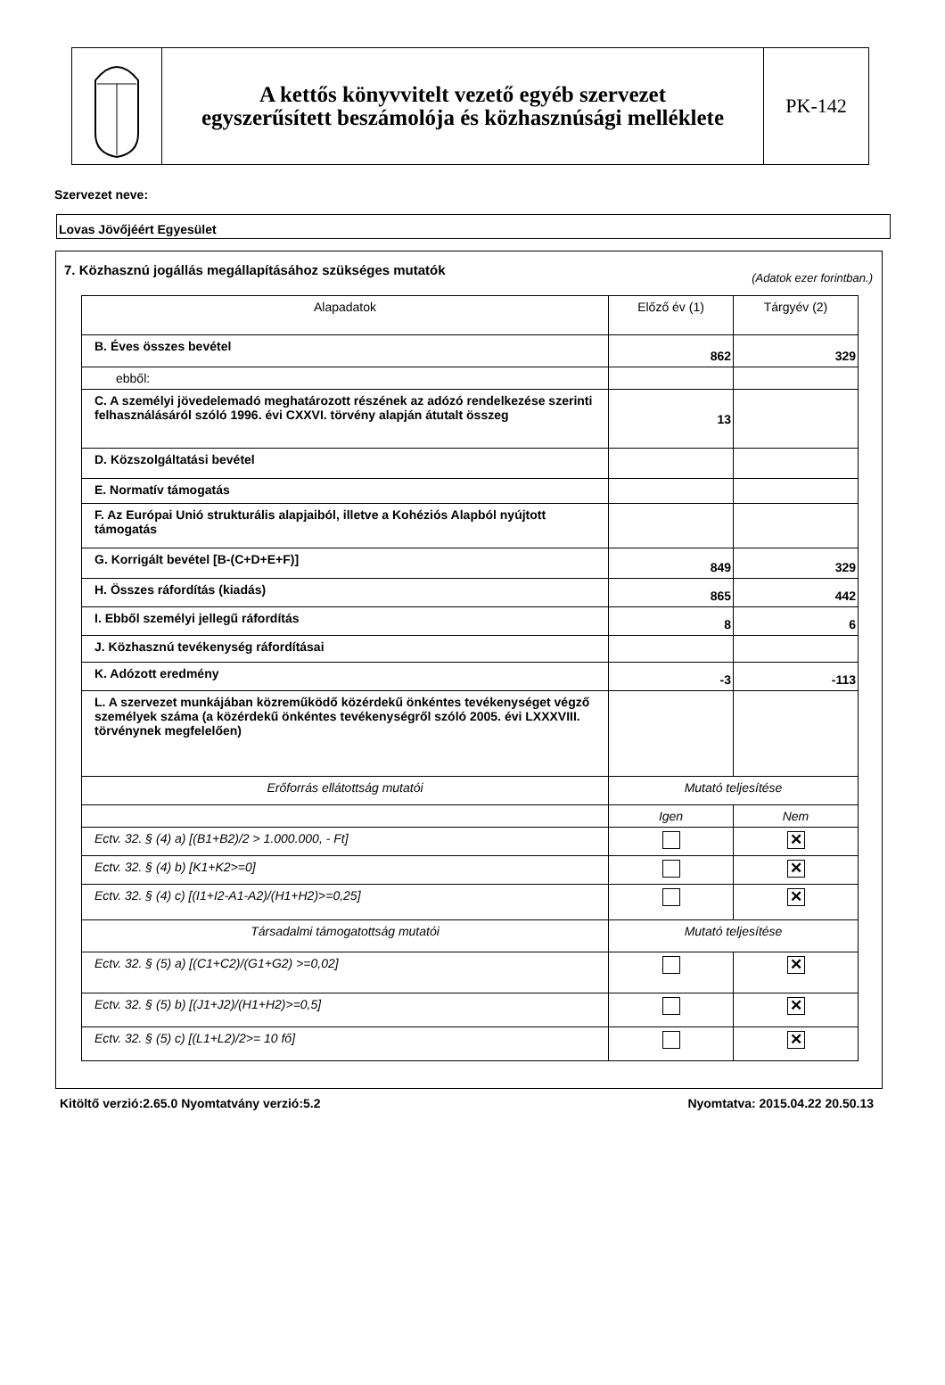A kettős könyvvitelt vezető egyéb szervezet
egyszerűsített beszámolója és közhasznúsági melléklete
PK-142
Szervezet neve:
Lovas Jövőjéért Egyesület
7. Közhasznú jogállás megállapításához szükséges mutatók (Adatok ezer forintban.)
| Alapadatok | Előző év (1) | Tárgyév (2) |
| B. Éves összes bevétel | 862 | 329 |
| ebből: | | |
| C. A személyi jövedelemadó meghatározott részének az adózó rendelkezése szerinti felhasználásáról szóló 1996. évi CXXVI. törvény alapján átutalt összeg | 13 | |
| D. Közszolgáltatási bevétel | | |
| E. Normatív támogatás | | |
| F. Az Európai Unió strukturális alapjaiból, illetve a Kohéziós Alapból nyújtott támogatás | | |
| G. Korrigált bevétel [B-(C+D+E+F)] | 849 | 329 |
| H. Összes ráfordítás (kiadás) | 865 | 442 |
| I. Ebből személyi jellegű ráfordítás | 8 | 6 |
| J. Közhasznú tevékenység ráfordításai | | |
| K. Adózott eredmény | -3 | -113 |
| L. A szervezet munkájában közreműködő közérdekű önkéntes tevékenységet végző személyek száma (a közérdekű önkéntes tevékenységről szóló 2005. évi LXXXVIII. törvénynek megfelelően) | | |
| Erőforrás ellátottság mutatói | Mutató teljesítése | |
| | Igen | Nem |
| Ectv. 32. § (4) a) [(B1+B2)/2 > 1.000.000, - Ft] | | ✕ |
| Ectv. 32. § (4) b) [K1+K2>=0] | | ✕ |
| Ectv. 32. § (4) c) [(I1+I2-A1-A2)/(H1+H2)>=0,25] | | ✕ |
| Társadalmi támogatottság mutatói | Mutató teljesítése | |
| Ectv. 32. § (5) a) [(C1+C2)/(G1+G2) >=0,02] | | ✕ |
| Ectv. 32. § (5) b) [(J1+J2)/(H1+H2)>=0,5] | | ✕ |
| Ectv. 32. § (5) c) [(L1+L2)/2>= 10 fő] | | ✕ |
Kitöltő verzió:2.65.0 Nyomtatvány verzió:5.2 Nyomtatva: 2015.04.22 20.50.13